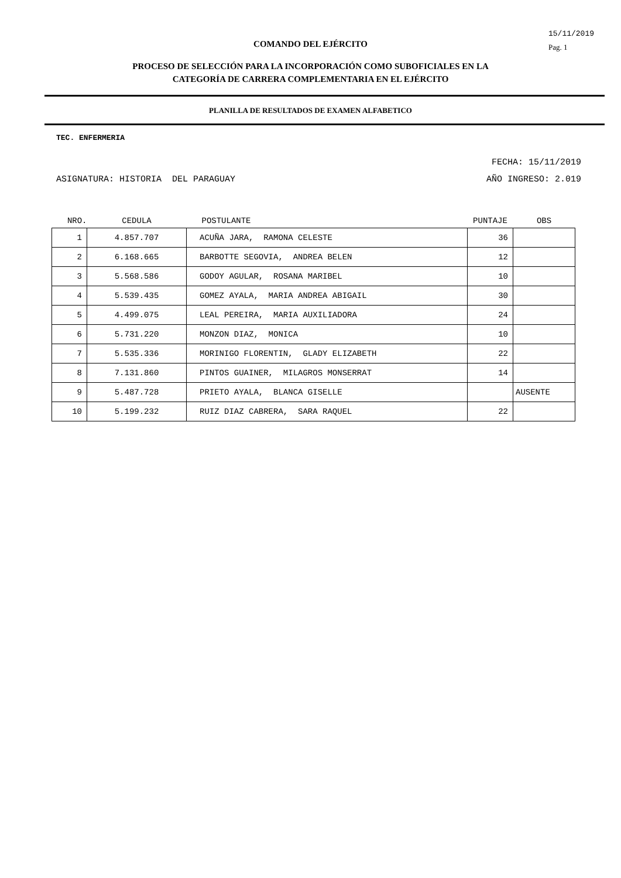15/11/2019
Pag. 1
COMANDO DEL EJÉRCITO
PROCESO DE SELECCIÓN PARA LA INCORPORACIÓN COMO SUBOFICIALES EN LA
CATEGORÍA DE CARRERA COMPLEMENTARIA EN EL EJÉRCITO
PLANILLA DE RESULTADOS DE EXAMEN ALFABETICO
TEC. ENFERMERIA
FECHA: 15/11/2019
ASIGNATURA: HISTORIA DEL PARAGUAY AÑO INGRESO: 2.019
| NRO. | CEDULA | POSTULANTE | PUNTAJE | OBS |
| --- | --- | --- | --- | --- |
| 1 | 4.857.707 | ACUÑA JARA, RAMONA CELESTE | 36 | |
| 2 | 6.168.665 | BARBOTTE SEGOVIA, ANDREA BELEN | 12 | |
| 3 | 5.568.586 | GODOY AGULAR, ROSANA MARIBEL | 10 | |
| 4 | 5.539.435 | GOMEZ AYALA, MARIA ANDREA ABIGAIL | 30 | |
| 5 | 4.499.075 | LEAL PEREIRA, MARIA AUXILIADORA | 24 | |
| 6 | 5.731.220 | MONZON DIAZ, MONICA | 10 | |
| 7 | 5.535.336 | MORINIGO FLORENTIN, GLADY ELIZABETH | 22 | |
| 8 | 7.131.860 | PINTOS GUAINER, MILAGROS MONSERRAT | 14 | |
| 9 | 5.487.728 | PRIETO AYALA, BLANCA GISELLE | | AUSENTE |
| 10 | 5.199.232 | RUIZ DIAZ CABRERA, SARA RAQUEL | 22 | |